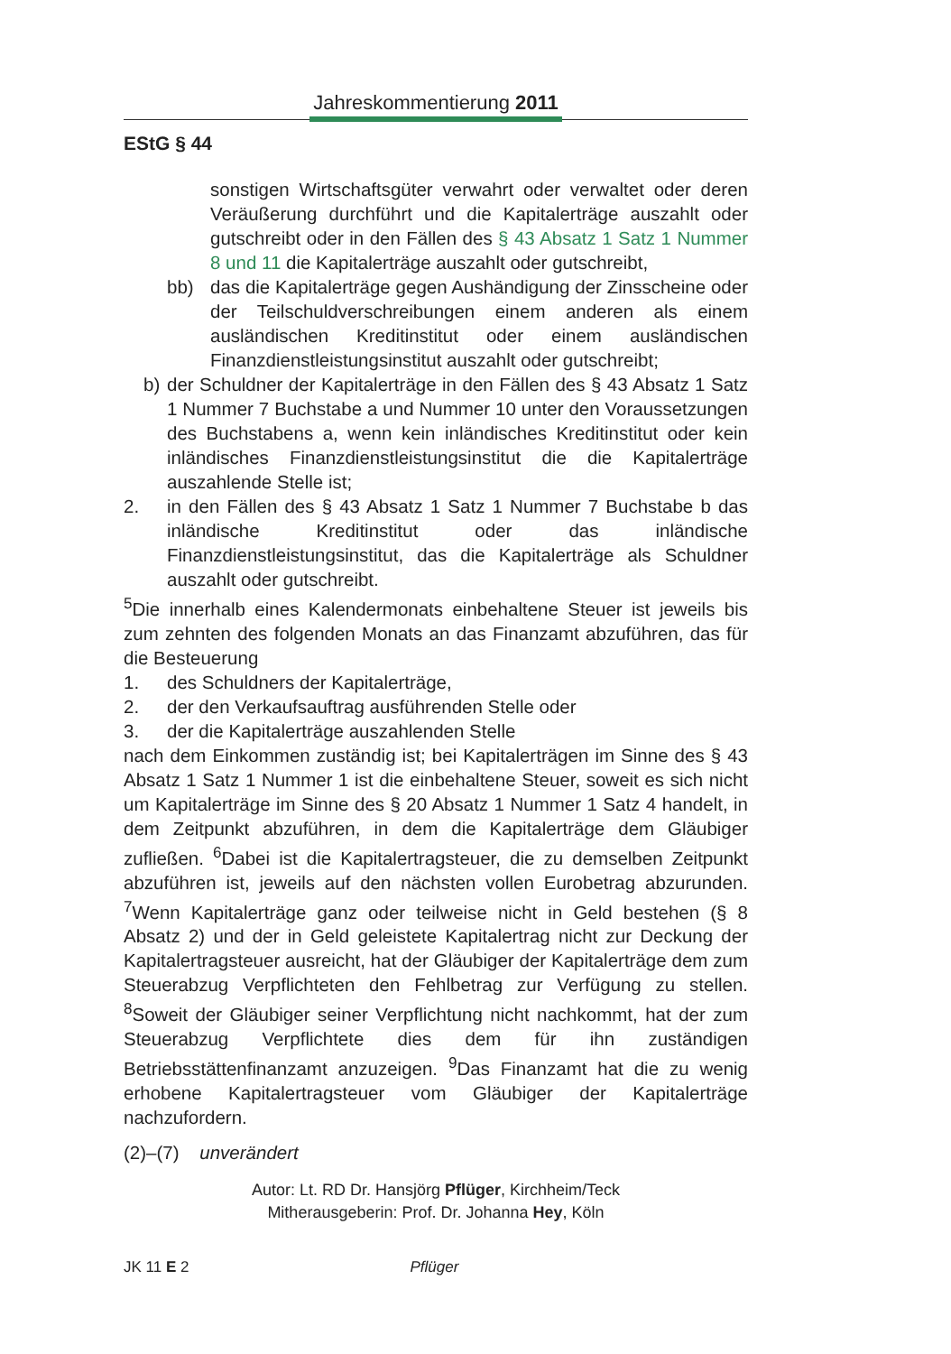Jahreskommentierung 2011
EStG § 44
sonstigen Wirtschaftsgüter verwahrt oder verwaltet oder deren Veräußerung durchführt und die Kapitalerträge auszahlt oder gutschreibt oder in den Fällen des § 43 Absatz 1 Satz 1 Nummer 8 und 11 die Kapitalerträge auszahlt oder gutschreibt,
bb) das die Kapitalerträge gegen Aushändigung der Zinsscheine oder der Teilschuldverschreibungen einem anderen als einem ausländischen Kreditinstitut oder einem ausländischen Finanzdienstleistungsinstitut auszahlt oder gutschreibt;
b) der Schuldner der Kapitalerträge in den Fällen des § 43 Absatz 1 Satz 1 Nummer 7 Buchstabe a und Nummer 10 unter den Voraussetzungen des Buchstabens a, wenn kein inländisches Kreditinstitut oder kein inländisches Finanzdienstleistungsinstitut die die Kapitalerträge auszahlende Stelle ist;
2. in den Fällen des § 43 Absatz 1 Satz 1 Nummer 7 Buchstabe b das inländische Kreditinstitut oder das inländische Finanzdienstleistungsinstitut, das die Kapitalerträge als Schuldner auszahlt oder gutschreibt.
<sup>5</sup> Die innerhalb eines Kalendermonats einbehaltene Steuer ist jeweils bis zum zehnten des folgenden Monats an das Finanzamt abzuführen, das für die Besteuerung
1. des Schuldners der Kapitalerträge,
2. der den Verkaufsauftrag ausführenden Stelle oder
3. der die Kapitalerträge auszahlenden Stelle
nach dem Einkommen zuständig ist; bei Kapitalerträgen im Sinne des § 43 Absatz 1 Satz 1 Nummer 1 ist die einbehaltene Steuer, soweit es sich nicht um Kapitalerträge im Sinne des § 20 Absatz 1 Nummer 1 Satz 4 handelt, in dem Zeitpunkt abzuführen, in dem die Kapitalerträge dem Gläubiger zufließen. <sup>6</sup>Dabei ist die Kapitalertragsteuer, die zu demselben Zeitpunkt abzuführen ist, jeweils auf den nächsten vollen Eurobetrag abzurunden. <sup>7</sup>Wenn Kapitalerträge ganz oder teilweise nicht in Geld bestehen (§ 8 Absatz 2) und der in Geld geleistete Kapitalertrag nicht zur Deckung der Kapitalertragsteuer ausreicht, hat der Gläubiger der Kapitalerträge dem zum Steuerabzug Verpflichteten den Fehlbetrag zur Verfügung zu stellen. <sup>8</sup>Soweit der Gläubiger seiner Verpflichtung nicht nachkommt, hat der zum Steuerabzug Verpflichtete dies dem für ihn zuständigen Betriebsstättenfinanzamt anzuzeigen. <sup>9</sup>Das Finanzamt hat die zu wenig erhobene Kapitalertragsteuer vom Gläubiger der Kapitalerträge nachzufordern.
(2)–(7) unverändert
Autor: Lt. RD Dr. Hansjörg Pflüger, Kirchheim/Teck
Mitherausgeberin: Prof. Dr. Johanna Hey, Köln
JK 11 E 2 Pflüger